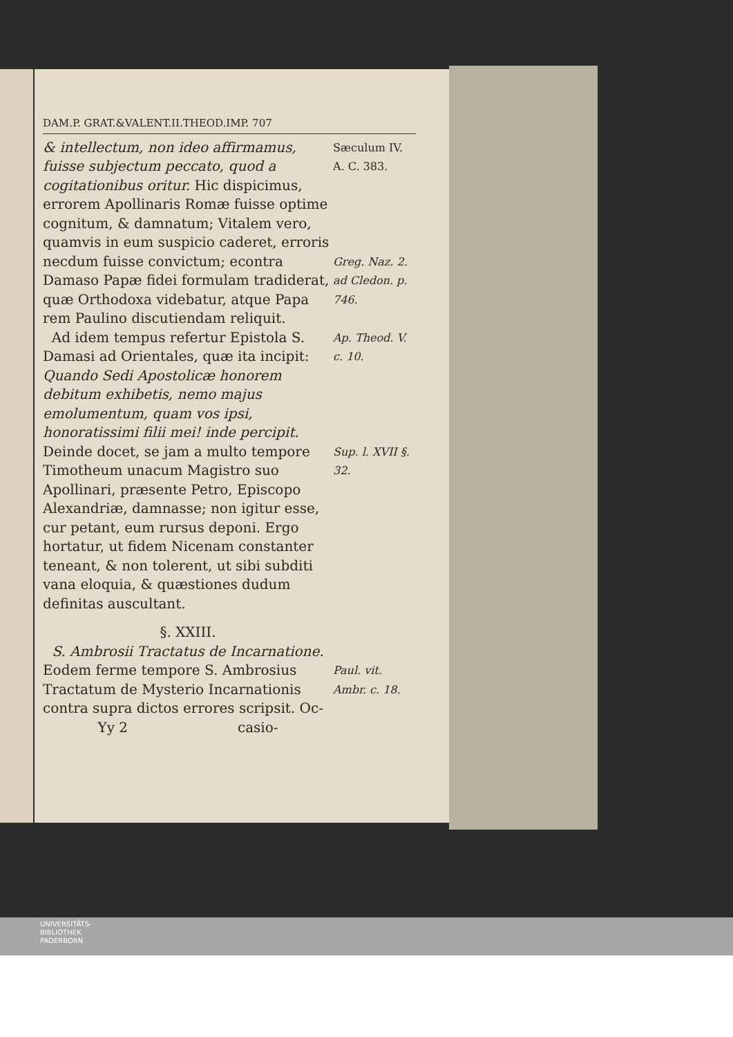DAM.P. GRAT.&VALENT.II.THEOD.IMP. 707
& intellectum, non ideo affirmamus, fuisse subjectum peccato, quod a cogitationibus oritur. Hic dispicimus, errorem Apollinaris Romæ fuisse optime cognitum, & damnatum; Vitalem vero, quamvis in eum suspicio caderet, erroris necdum fuisse convictum; econtra Damaso Papæ fidei formulam tradiderat, quæ Orthodoxa videbatur, atque Papa rem Paulino discutiendam reliquit.
Sæculum IV. A. C. 383.
Greg. Naz. 2. ad Cledon. p. 746.
Ad idem tempus refertur Epistola S. Damasi ad Orientales, quæ ita incipit: Quando Sedi Apostolicæ honorem debitum exhibetis, nemo majus emolumentum, quam vos ipsi, honoratissimi filii mei! inde percipit. Deinde docet, se jam a multo tempore Timotheum unacum Magistro suo Apollinari, præsente Petro, Episcopo Alexandriæ, damnasse; non igitur esse, cur petant, eum rursus deponi. Ergo hortatur, ut fidem Nicenam constanter teneant, & non tolerent, ut sibi subditi vana eloquia, & quæstiones dudum definitas auscultant.
Ap. Theod. V. c. 10.
Sup. l. XVII §. 32.
§. XXIII.
S. Ambrosii Tractatus de Incarnatione.
Eodem ferme tempore S. Ambrosius Tractatum de Mysterio Incarnationis contra supra dictos errores scripsit. Oc-
Paul. vit. Ambr. c. 18.
Yy 2 casio-
UNIVERSITÄTS-
BIBLIOTHEK
PADERBORN